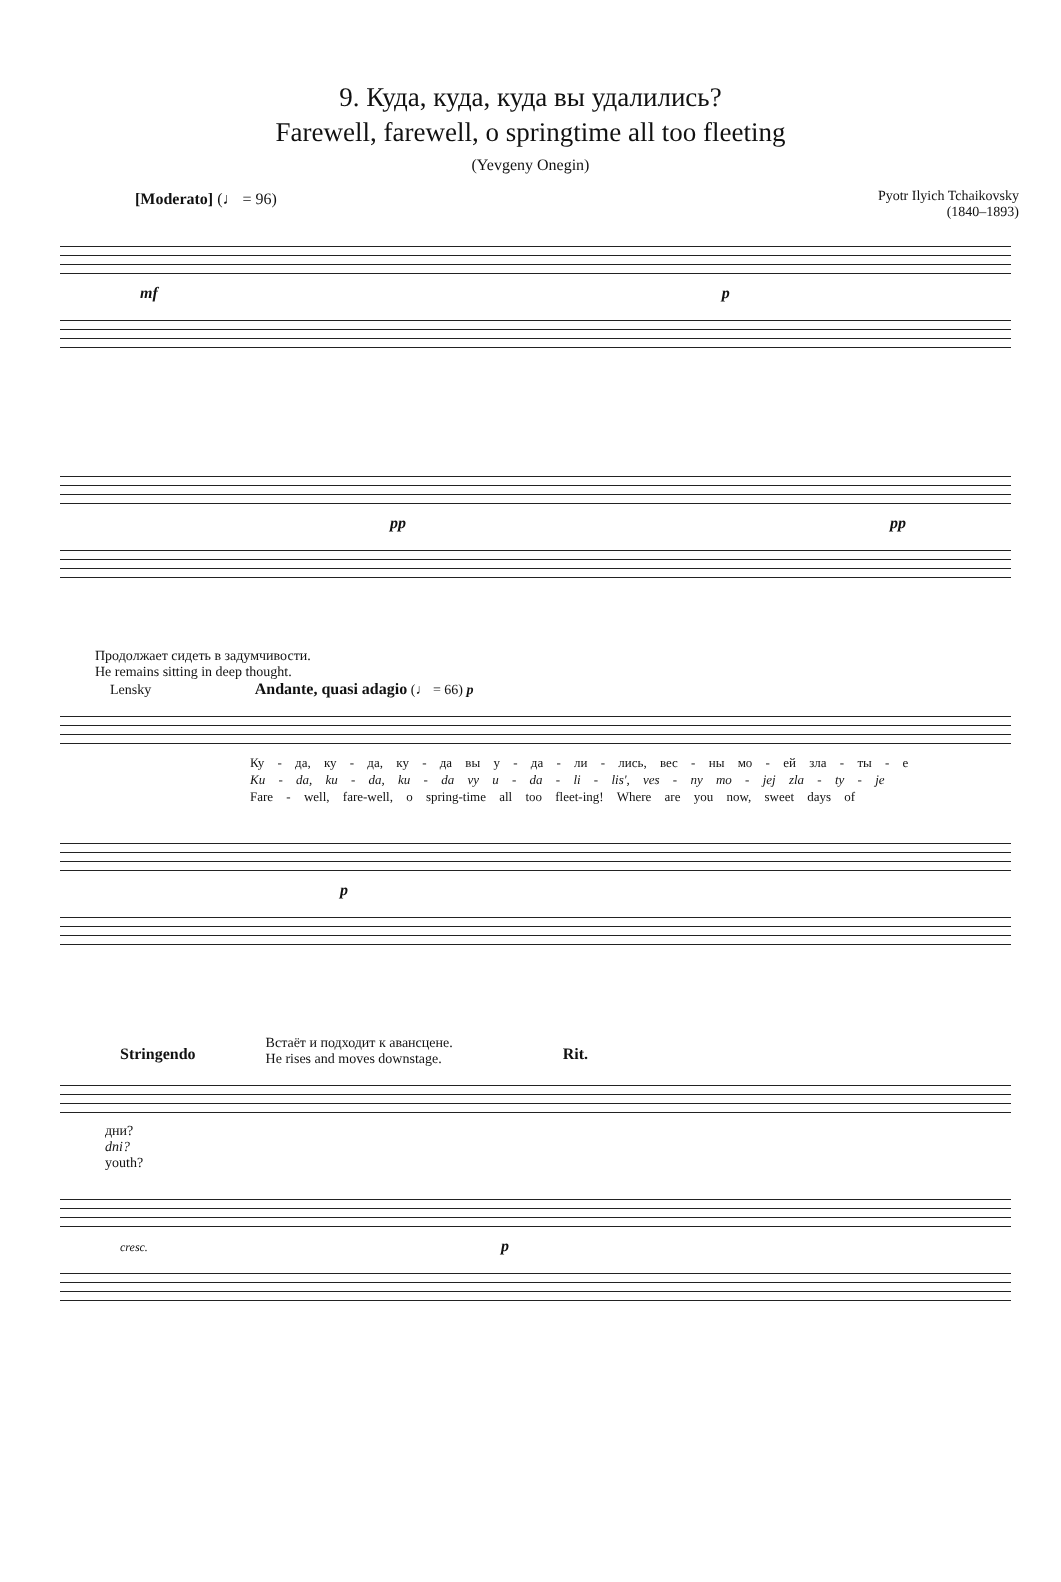9. Куда, куда, куда вы удалились?
Farewell, farewell, o springtime all too fleeting
(Yevgeny Onegin)
Pyotr Ilyich Tchaikovsky
(1840–1893)
[Moderato] (♩ = 96)
mf p
pp pp
Продолжает сидеть в задумчивости.
He remains sitting in deep thought.
Lensky Andante, quasi adagio (♩ = 66) p
Ку - да, ку - да, ку - да вы у - да - ли - лись, вес - ны мо - ей зла - ты - е
Ku - da, ku - da, ku - da vy u - da - li - lis', ves - ny mo - jej zla - ty - je
Fare - well, fare-well, o spring-time all too fleet-ing! Where are you now, sweet days of
p
Stringendo Встаёт и подходит к авансцене.
He rises and moves downstage. Rit.
дни?
dni?
youth?
cresc. p